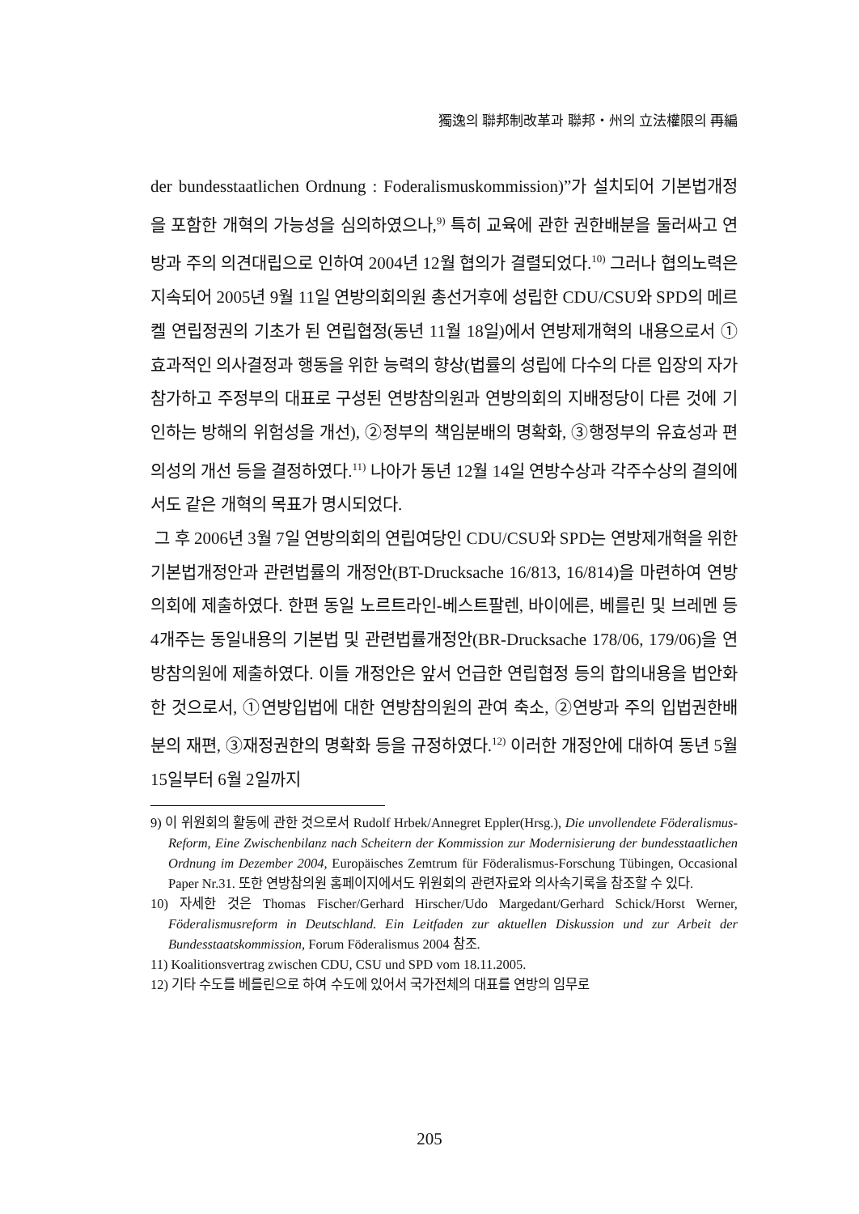獨逸의 聯邦制改革과 聯邦・州의 立法權限의 再編
der bundesstaatlichen Ordnung : Foderalismuskommission)”가 설치되어 기본법개정을 포함한 개혁의 가능성을 심의하였으나,<sup>9)</sup> 특히 교육에 관한 권한배분을 둘러싸고 연방과 주의 의견대립으로 인하여 2004년 12월 협의가 결렬되었다.<sup>10)</sup> 그러나 협의노력은 지속되어 2005년 9월 11일 연방의회의원 총선거후에 성립한 CDU/CSU와 SPD의 메르켈 연립정권의 기초가 된 연립협정(동년 11월 18일)에서 연방제개혁의 내용으로서 ①효과적인 의사결정과 행동을 위한 능력의 향상(법률의 성립에 다수의 다른 입장의 자가 참가하고 주정부의 대표로 구성된 연방참의원과 연방의회의 지배정당이 다른 것에 기인하는 방해의 위험성을 개선), ②정부의 책임분배의 명확화, ③행정부의 유효성과 편의성의 개선 등을 결정하였다.<sup>11)</sup> 나아가 동년 12월 14일 연방수상과 각주수상의 결의에서도 같은 개혁의 목표가 명시되었다.
그 후 2006년 3월 7일 연방의회의 연립여당인 CDU/CSU와 SPD는 연방제개혁을 위한 기본법개정안과 관련법률의 개정안(BT-Drucksache 16/813, 16/814)을 마련하여 연방의회에 제출하였다. 한편 동일 노르트라인-베스트팔렌, 바이에른, 베를린 및 브레멘 등 4개주는 동일내용의 기본법 및 관련법률개정안(BR-Drucksache 178/06, 179/06)을 연방참의원에 제출하였다. 이들 개정안은 앞서 언급한 연립협정 등의 합의내용을 법안화한 것으로서, ①연방입법에 대한 연방참의원의 관여 축소, ②연방과 주의 입법권한배분의 재편, ③재정권한의 명확화 등을 규정하였다.<sup>12)</sup> 이러한 개정안에 대하여 동년 5월 15일부터 6월 2일까지
9) 이 위원회의 활동에 관한 것으로서 Rudolf Hrbek/Annegret Eppler(Hrsg.), Die unvollendete Föderalismus-Reform, Eine Zwischenbilanz nach Scheitern der Kommission zur Modernisierung der bundesstaatlichen Ordnung im Dezember 2004, Europäisches Zemtrum für Föderalismus-Forschung Tübingen, Occasional Paper Nr.31. 또한 연방참의원 홈페이지에서도 위원회의 관련자료와 의사속기록을 참조할 수 있다.
10) 자세한 것은 Thomas Fischer/Gerhard Hirscher/Udo Margedant/Gerhard Schick/Horst Werner, Föderalismusreform in Deutschland. Ein Leitfaden zur aktuellen Diskussion und zur Arbeit der Bundesstaatskommission, Forum Föderalismus 2004 참조.
11) Koalitionsvertrag zwischen CDU, CSU und SPD vom 18.11.2005.
12) 기타 수도를 베를린으로 하여 수도에 있어서 국가전체의 대표를 연방의 임무로
205